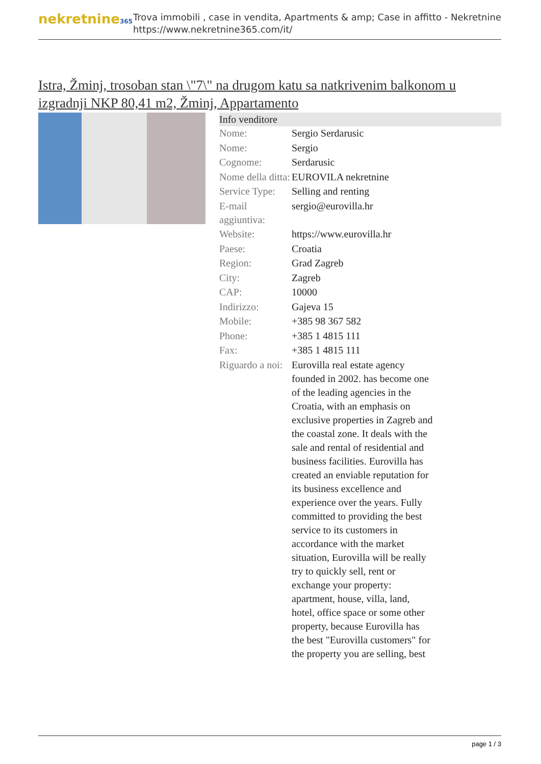nekretnine365
Trova immobili , case in vendita, Apartments & amp; Case in affitto - Nekretnine
https://www.nekretnine365.com/it/
Istra, Žminj, trosoban stan \"7\" na drugom katu sa natkrivenim balkonom u izgradnji NKP 80,41 m2, Žminj, Appartamento
| Info venditore | | |
| --- | --- | --- |
| Nome: | Sergio Serdarusic | |
| Nome: | Sergio | |
| Cognome: | Serdarusic | |
| Nome della ditta: | EUROVILA nekretnine | |
| Service Type: | Selling and renting | |
| E-mail aggiuntiva: | sergio@eurovilla.hr | |
| Website: | https://www.eurovilla.hr | |
| Paese: | Croatia | |
| Region: | Grad Zagreb | |
| City: | Zagreb | |
| CAP: | 10000 | |
| Indirizzo: | Gajeva 15 | |
| Mobile: | +385 98 367 582 | |
| Phone: | +385 1 4815 111 | |
| Fax: | +385 1 4815 111 | |
| Riguardo a noi: | Eurovilla real estate agency founded in 2002. has become one of the leading agencies in the Croatia, with an emphasis on exclusive properties in Zagreb and the coastal zone. It deals with the sale and rental of residential and business facilities. Eurovilla has created an enviable reputation for its business excellence and experience over the years. Fully committed to providing the best service to its customers in accordance with the market situation, Eurovilla will be really try to quickly sell, rent or exchange your property: apartment, house, villa, land, hotel, office space or some other property, because Eurovilla has the best "Eurovilla customers" for the property you are selling, best | |
page 1 / 3